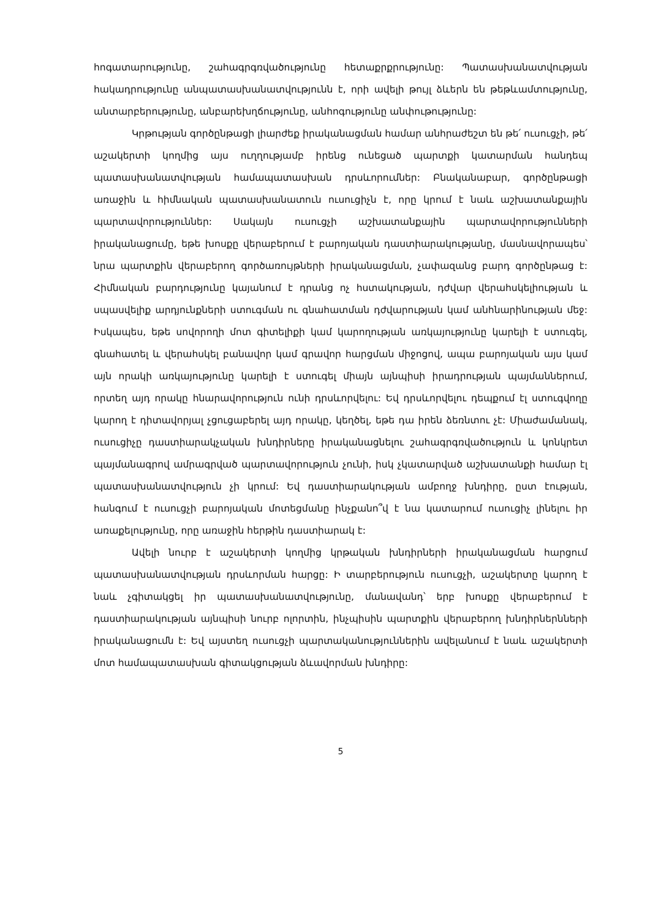հոգատարությունը, շահագրգռվածությունը հետաքրքրությունը: Պատասխանատվության հակադրությունը անպատասխանատվությունն է, որի ավելի թույլ ձևերն են թեթևամտությունը, անտարբերությունը, անբարեխղճությունը, անհոգությունը անփութությունը:
Կրթության գործընթացի լիարժեք իրականացման համար անհրաժեշտ են թե՛ ուսուցչի, թե՛ աշակերտի կողմից այս ուղղությամբ իրենց ունեցած պարտքի կատարման հանդեպ պատասխանատվության համապատասխան դրսևորումներ: Բնականաբար, գործընթացի առաջին և հիմնական պատասխանատուն ուսուցիչն է, որը կրում է նաև աշխատանքային պարտավորություններ: Սակայն ուսուցչի աշխատանքային պարտավորությունների իրականացումը, եթե խոսքը վերաբերում է բարոյական դաստիարակությանը, մասնավորապես՝ նրա պարտքին վերաբերող գործառույթների իրականացման, չափազանց բարդ գործընթաց է: Հիմնական բարդությունը կայանում է դրանց ոչ հստակության, դժվար վերահսկելիության և սպասվելիք արդյունքների ստուգման ու գնահատման դժվարության կամ անհնարինության մեջ: Իսկապես, եթե սովորողի մոտ գիտելիքի կամ կարողության առկայությունը կարելի է ստուգել, գնահատել և վերահսկել բանավոր կամ գրավոր հարցման միջոցով, ապա բարոյական այս կամ այն որակի առկայությունը կարելի է ստուգել միայն այնպիսի իրադրության պայմաններում, որտեղ այդ որակը հնարավորություն ունի դրսևորվելու: Եվ դրսևորվելու դեպքում էլ ստուգվողը կարող է դիտավորյալ չցուցաբերել այդ որակը, կեղծել, եթե դա իրեն ձեռնտու չէ: Միաժամանակ, ուսուցիչը դաստիարակչական խնդիրները իրականացնելու շահագրգռվածություն և կոնկրետ պայմանագրով ամրագրված պարտավորություն չունի, իսկ չկատարված աշխատանքի համար էլ պատասխանատվություն չի կրում: Եվ դաստիարակության ամբողջ խնդիրը, ըստ էության, հանգում է ուսուցչի բարոյական մոտեցմանը ինչքանո՞վ է նա կատարում ուսուցիչ լինելու իր առաքելությունը, որը առաջին հերթին դաստիարակ է:
Ավելի նուրբ է աշակերտի կողմից կրթական խնդիրների իրականացման հարցում պատասխանատվության դրսևորման հարցը: Ի տարբերություն ուսուցչի, աշակերտը կարող է նաև չգիտակցել իր պատասխանատվությունը, մանավանդ՝ երբ խոսքը վերաբերում է դաստիարակության այնպիսի նուրբ ոլորտին, ինչպիսին պարտքին վերաբերող խնդիրներնների իրականացումն է: Եվ այստեղ ուսուցչի պարտականություններին ավելանում է նաև աշակերտի մոտ համապատասխան գիտակցության ձևավորման խնդիրը:
5